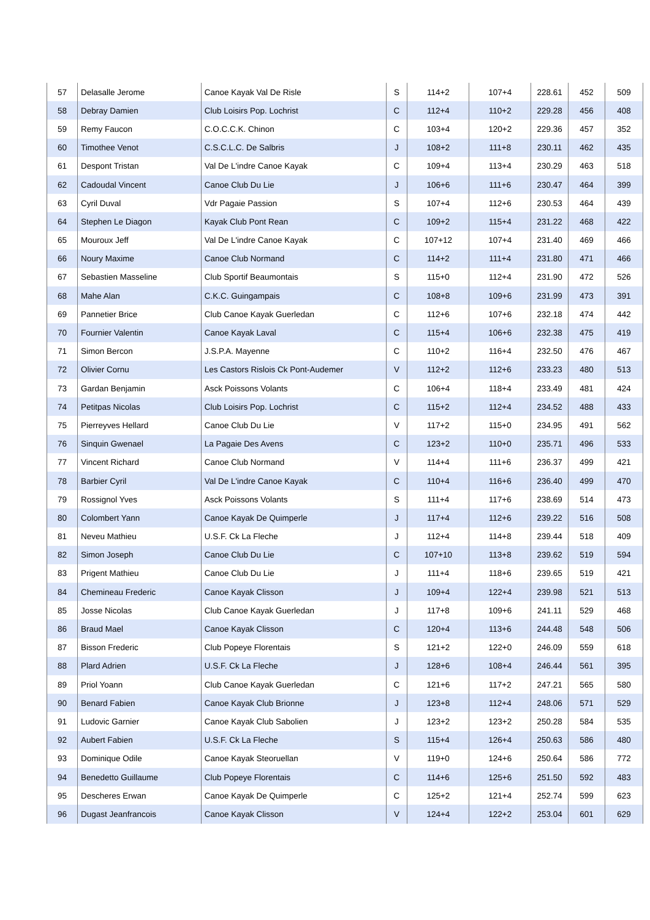| 57 | Delasalle Jerome | Canoe Kayak Val De Risle | S | 114+2 | 107+4 | 228.61 | 452 | 509 |
| 58 | Debray Damien | Club Loisirs Pop. Lochrist | C | 112+4 | 110+2 | 229.28 | 456 | 408 |
| 59 | Remy Faucon | C.O.C.C.K. Chinon | C | 103+4 | 120+2 | 229.36 | 457 | 352 |
| 60 | Timothee Venot | C.S.C.L.C. De Salbris | J | 108+2 | 111+8 | 230.11 | 462 | 435 |
| 61 | Despont Tristan | Val De L'indre Canoe Kayak | C | 109+4 | 113+4 | 230.29 | 463 | 518 |
| 62 | Cadoudal Vincent | Canoe Club Du Lie | J | 106+6 | 111+6 | 230.47 | 464 | 399 |
| 63 | Cyril Duval | Vdr Pagaie Passion | S | 107+4 | 112+6 | 230.53 | 464 | 439 |
| 64 | Stephen Le Diagon | Kayak Club Pont Rean | C | 109+2 | 115+4 | 231.22 | 468 | 422 |
| 65 | Mouroux Jeff | Val De L'indre Canoe Kayak | C | 107+12 | 107+4 | 231.40 | 469 | 466 |
| 66 | Noury Maxime | Canoe Club Normand | C | 114+2 | 111+4 | 231.80 | 471 | 466 |
| 67 | Sebastien Masseline | Club Sportif Beaumontais | S | 115+0 | 112+4 | 231.90 | 472 | 526 |
| 68 | Mahe Alan | C.K.C. Guingampais | C | 108+8 | 109+6 | 231.99 | 473 | 391 |
| 69 | Pannetier Brice | Club Canoe Kayak Guerledan | C | 112+6 | 107+6 | 232.18 | 474 | 442 |
| 70 | Fournier Valentin | Canoe Kayak Laval | C | 115+4 | 106+6 | 232.38 | 475 | 419 |
| 71 | Simon Bercon | J.S.P.A. Mayenne | C | 110+2 | 116+4 | 232.50 | 476 | 467 |
| 72 | Olivier Cornu | Les Castors Rislois Ck Pont-Audemer | V | 112+2 | 112+6 | 233.23 | 480 | 513 |
| 73 | Gardan Benjamin | Asck Poissons Volants | C | 106+4 | 118+4 | 233.49 | 481 | 424 |
| 74 | Petitpas Nicolas | Club Loisirs Pop. Lochrist | C | 115+2 | 112+4 | 234.52 | 488 | 433 |
| 75 | Pierreyves Hellard | Canoe Club Du Lie | V | 117+2 | 115+0 | 234.95 | 491 | 562 |
| 76 | Sinquin Gwenael | La Pagaie Des Avens | C | 123+2 | 110+0 | 235.71 | 496 | 533 |
| 77 | Vincent Richard | Canoe Club Normand | V | 114+4 | 111+6 | 236.37 | 499 | 421 |
| 78 | Barbier Cyril | Val De L'indre Canoe Kayak | C | 110+4 | 116+6 | 236.40 | 499 | 470 |
| 79 | Rossignol Yves | Asck Poissons Volants | S | 111+4 | 117+6 | 238.69 | 514 | 473 |
| 80 | Colombert Yann | Canoe Kayak De Quimperle | J | 117+4 | 112+6 | 239.22 | 516 | 508 |
| 81 | Neveu Mathieu | U.S.F. Ck La Fleche | J | 112+4 | 114+8 | 239.44 | 518 | 409 |
| 82 | Simon Joseph | Canoe Club Du Lie | C | 107+10 | 113+8 | 239.62 | 519 | 594 |
| 83 | Prigent Mathieu | Canoe Club Du Lie | J | 111+4 | 118+6 | 239.65 | 519 | 421 |
| 84 | Chemineau Frederic | Canoe Kayak Clisson | J | 109+4 | 122+4 | 239.98 | 521 | 513 |
| 85 | Josse Nicolas | Club Canoe Kayak Guerledan | J | 117+8 | 109+6 | 241.11 | 529 | 468 |
| 86 | Braud Mael | Canoe Kayak Clisson | C | 120+4 | 113+6 | 244.48 | 548 | 506 |
| 87 | Bisson Frederic | Club Popeye Florentais | S | 121+2 | 122+0 | 246.09 | 559 | 618 |
| 88 | Plard Adrien | U.S.F. Ck La Fleche | J | 128+6 | 108+4 | 246.44 | 561 | 395 |
| 89 | Priol Yoann | Club Canoe Kayak Guerledan | C | 121+6 | 117+2 | 247.21 | 565 | 580 |
| 90 | Benard Fabien | Canoe Kayak Club Brionne | J | 123+8 | 112+4 | 248.06 | 571 | 529 |
| 91 | Ludovic Garnier | Canoe Kayak Club Sabolien | J | 123+2 | 123+2 | 250.28 | 584 | 535 |
| 92 | Aubert Fabien | U.S.F. Ck La Fleche | S | 115+4 | 126+4 | 250.63 | 586 | 480 |
| 93 | Dominique Odile | Canoe Kayak Steoruellan | V | 119+0 | 124+6 | 250.64 | 586 | 772 |
| 94 | Benedetto Guillaume | Club Popeye Florentais | C | 114+6 | 125+6 | 251.50 | 592 | 483 |
| 95 | Descheres Erwan | Canoe Kayak De Quimperle | C | 125+2 | 121+4 | 252.74 | 599 | 623 |
| 96 | Dugast Jeanfrancois | Canoe Kayak Clisson | V | 124+4 | 122+2 | 253.04 | 601 | 629 |